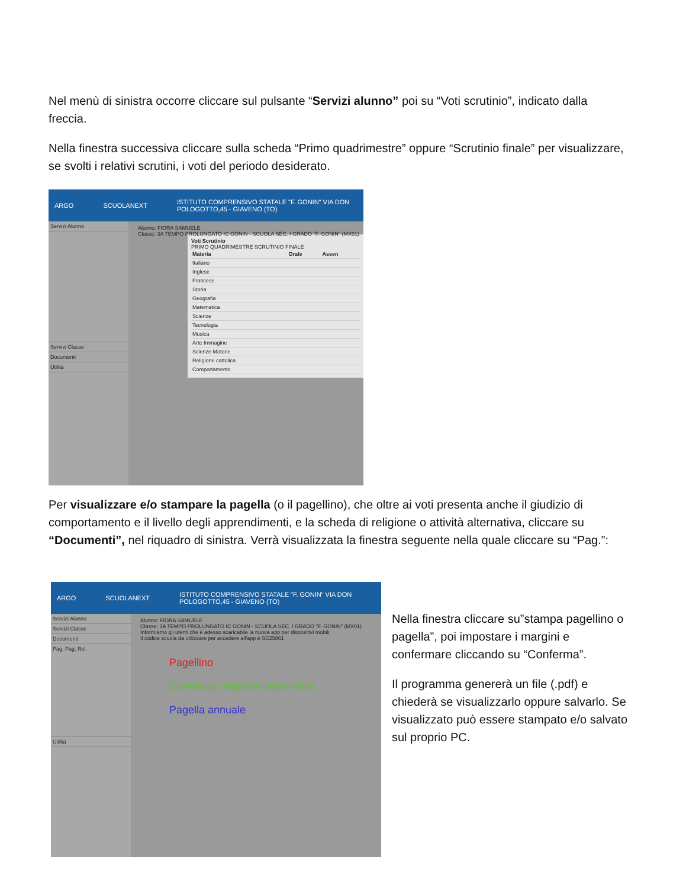Nel menù di sinistra occorre cliccare sul pulsante “Servizi alunno” poi su “Voti scrutinio”, indicato dalla freccia.
Nella finestra successiva cliccare sulla scheda “Primo quadrimestre” oppure “Scrutinio finale” per visualizzare, se svolti i relativi scrutini, i voti del periodo desiderato.
ARGO SCUOLANEXT ISTITUTO COMPRENSIVO STATALE "F. GONIN" VIA DON POLOGOTTO,45 - GIAVENO (TO)
Servizi Alunno
Servizi Classe
Documenti
Utilità
Alunno: FIORA SAMUELE
Classe: 3A TEMPO PROLUNGATO IC GONIN - SCUOLA SEC. I GRADO "F. GONIN" (MX01)
Voti Scrutinio
PRIMO QUADRIMESTRE SCRUTINIO FINALE
| Materia | Orale | Assen |
| --- | --- | --- |
| Italiano | | |
| Inglese | | |
| Francese | | |
| Storia | | |
| Geografia | | |
| Matematica | | |
| Scienze | | |
| Tecnologia | | |
| Musica | | |
| Arte Immagine | | |
| Scienze Motorie | | |
| Religione cattolica | | |
| Comportamento | | |
Per visualizzare e/o stampare la pagella (o il pagellino), che oltre ai voti presenta anche il giudizio di comportamento e il livello degli apprendimenti, e la scheda di religione o attività alternativa, cliccare su “Documenti”, nel riquadro di sinistra. Verrà visualizzata la finestra seguente nella quale cliccare su “Pag.”:
ARGO SCUOLANEXT ISTITUTO COMPRENSIVO STATALE "F. GONIN" VIA DON POLOGOTTO,45 - GIAVENO (TO)
Servizi Alunno
Servizi Classe
Documenti
Pag. Pag. Rel.
Utilità
Alunno: FIORA SAMUELE
Classe: 3A TEMPO PROLUNGATO IC GONIN - SCUOLA SEC. I GRADO "F. GONIN" (MX01)
Informiamo gli utenti che è adesso scaricabile la nuova app per dispositivi mobili.
Il codice scuola da utilizzare per accedere all'app è SC25861
Pagellino
Scheda di religione/ alternativa
Pagella annuale
Nella finestra cliccare su”stampa pagellino o pagella”, poi impostare i margini e confermare cliccando su “Conferma”.
Il programma genererà un file (.pdf) e chiederà se visualizzarlo oppure salvarlo. Se visualizzato può essere stampato e/o salvato sul proprio PC.